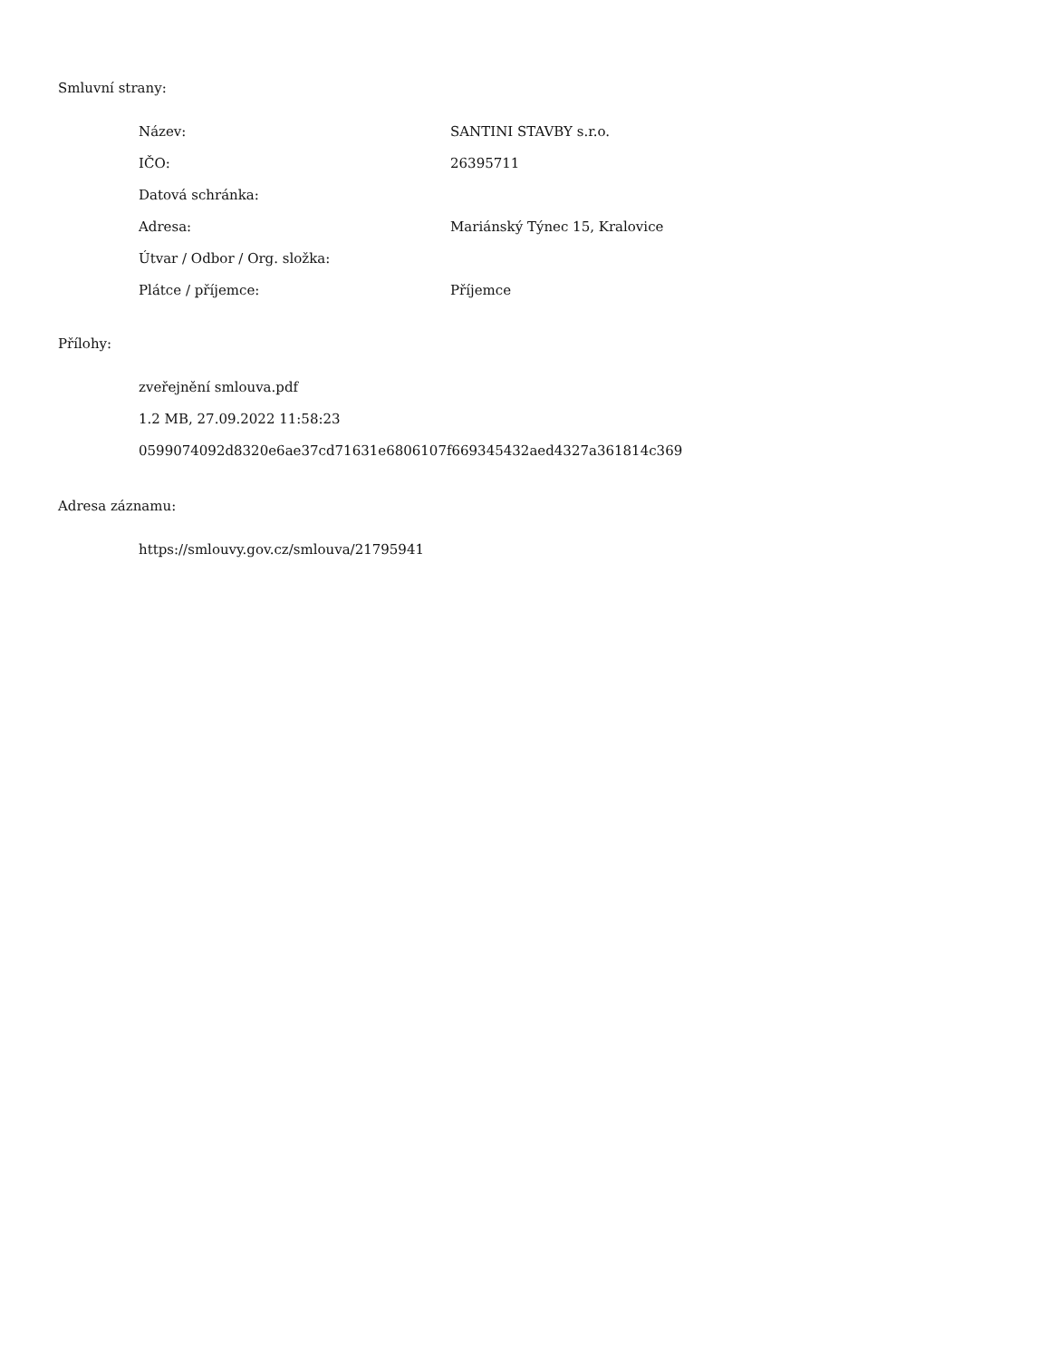Smluvní strany:
| Název: | SANTINI STAVBY s.r.o. |
| IČO: | 26395711 |
| Datová schránka: | |
| Adresa: | Mariánský Týnec 15, Kralovice |
| Útvar / Odbor / Org. složka: | |
| Plátce / příjemce: | Příjemce |
Přílohy:
zveřejnění smlouva.pdf
1.2 MB, 27.09.2022 11:58:23
0599074092d8320e6ae37cd71631e6806107f669345432aed4327a361814c369
Adresa záznamu:
https://smlouvy.gov.cz/smlouva/21795941